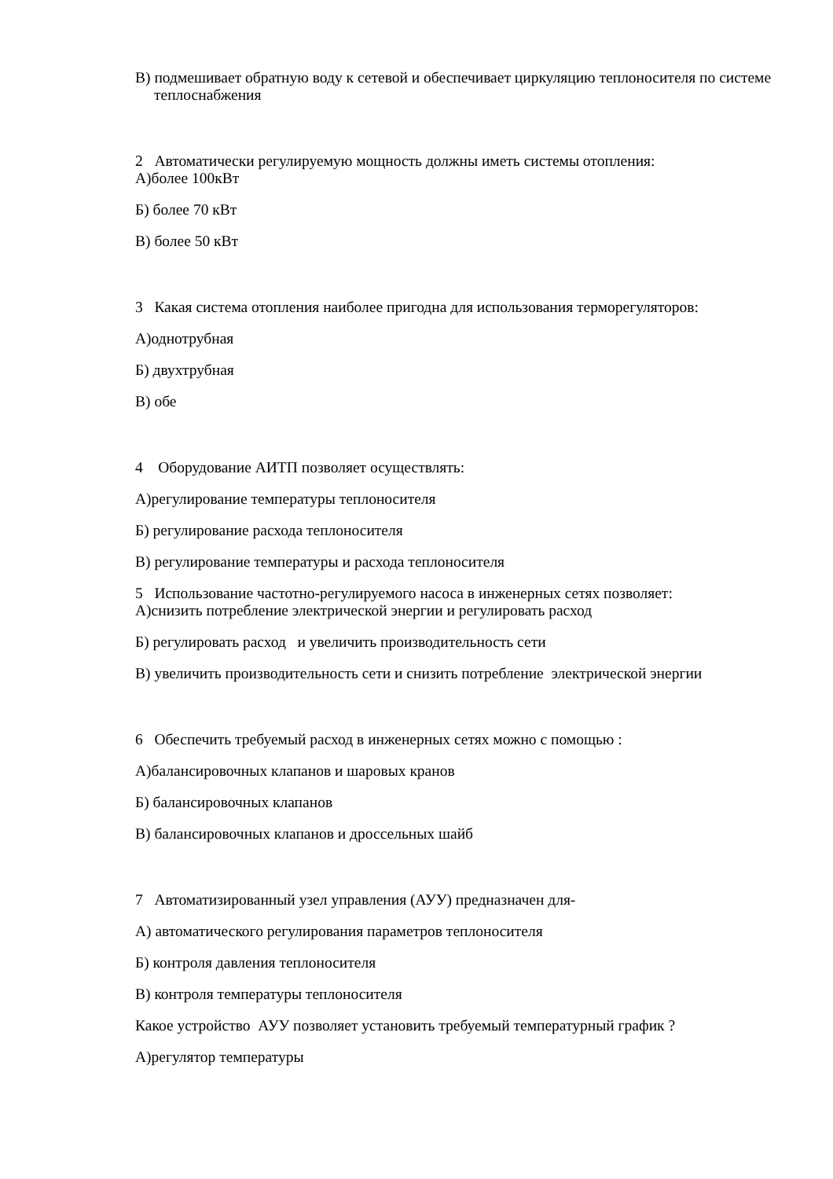В) подмешивает обратную воду к сетевой и обеспечивает циркуляцию теплоносителя по системе теплоснабжения
2 Автоматически регулируемую мощность должны иметь системы отопления:
А)более 100кВт
Б) более 70 кВт
В) более 50 кВт
3 Какая система отопления наиболее пригодна для использования терморегуляторов:
А)однотрубная
Б) двухтрубная
В) обе
4 Оборудование АИТП позволяет осуществлять:
А)регулирование температуры теплоносителя
Б) регулирование расхода теплоносителя
В) регулирование температуры и расхода теплоносителя
5 Использование частотно-регулируемого насоса в инженерных сетях позволяет:
А)снизить потребление электрической энергии и регулировать расход
Б) регулировать расход и увеличить производительность сети
В) увеличить производительность сети и снизить потребление электрической энергии
6 Обеспечить требуемый расход в инженерных сетях можно с помощью :
А)балансировочных клапанов и шаровых кранов
Б) балансировочных клапанов
В) балансировочных клапанов и дроссельных шайб
7 Автоматизированный узел управления (АУУ) предназначен для-
А) автоматического регулирования параметров теплоносителя
Б) контроля давления теплоносителя
В) контроля температуры теплоносителя
Какое устройство АУУ позволяет установить требуемый температурный график ?
А)регулятор температуры